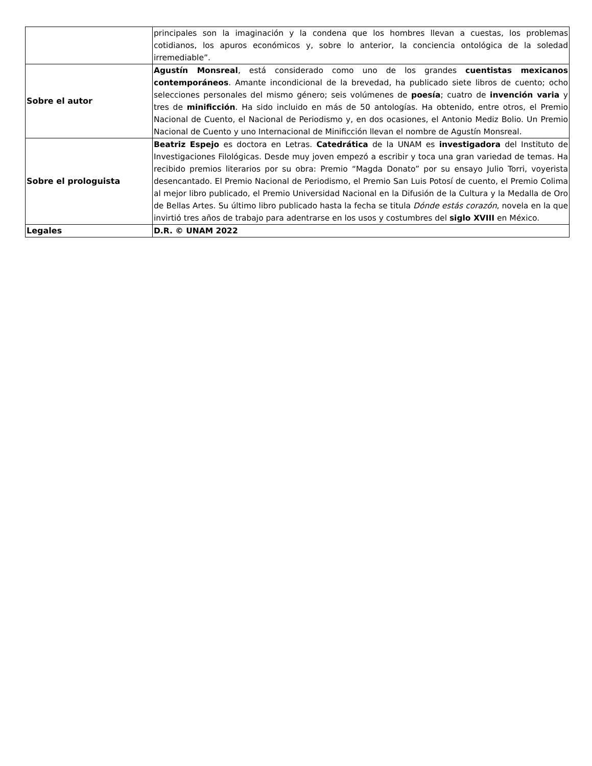| | principales son la imaginación y la condena que los hombres llevan a cuestas, los problemas cotidianos, los apuros económicos y, sobre lo anterior, la conciencia ontológica de la soledad irremediable”. |
| Sobre el autor | Agustín Monsreal , está considerado como uno de los grandes cuentistas mexicanos contemporáneos . Amante incondicional de la brevedad, ha publicado siete libros de cuento; ocho selecciones personales del mismo género; seis volúmenes de poesía ; cuatro de invención varia y tres de minificción . Ha sido incluido en más de 50 antologías. Ha obtenido, entre otros, el Premio Nacional de Cuento, el Nacional de Periodismo y, en dos ocasiones, el Antonio Mediz Bolio. Un Premio Nacional de Cuento y uno Internacional de Minificción llevan el nombre de Agustín Monsreal. |
| Sobre el prologuista | Beatriz Espejo es doctora en Letras. Catedrática de la UNAM es investigadora del Instituto de Investigaciones Filológicas. Desde muy joven empezó a escribir y toca una gran variedad de temas. Ha recibido premios literarios por su obra: Premio “Magda Donato” por su ensayo Julio Torri, voyerista desencantado. El Premio Nacional de Periodismo, el Premio San Luis Potosí de cuento, el Premio Colima al mejor libro publicado, el Premio Universidad Nacional en la Difusión de la Cultura y la Medalla de Oro de Bellas Artes. Su último libro publicado hasta la fecha se titula Dónde estás corazón , novela en la que invirtió tres años de trabajo para adentrarse en los usos y costumbres del siglo XVIII en México. |
| Legales | D.R. © UNAM 2022 |